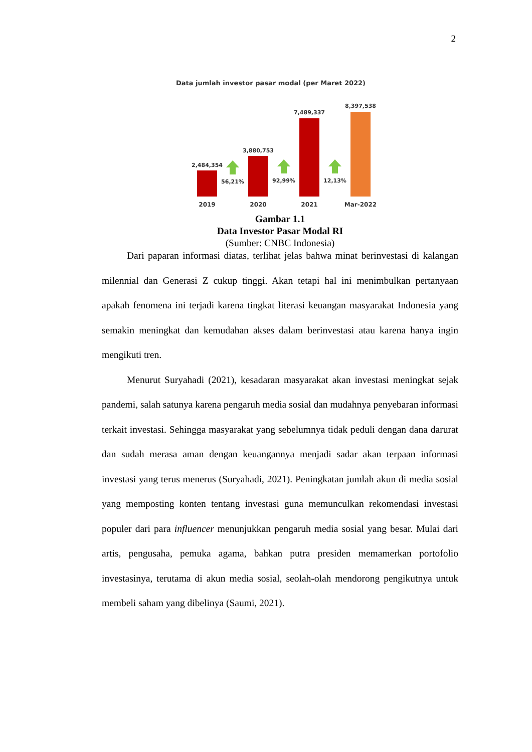2
Data jumlah investor pasar modal (per Maret 2022)
2,484,354
3,880,753
7,489,337
8,397,538
56,21%
92,99%
12,13%
2019
2020
2021
Mar-2022
Gambar 1.1
Data Investor Pasar Modal RI
(Sumber: CNBC Indonesia)
Dari paparan informasi diatas, terlihat jelas bahwa minat berinvestasi di kalangan milennial dan Generasi Z cukup tinggi. Akan tetapi hal ini menimbulkan pertanyaan apakah fenomena ini terjadi karena tingkat literasi keuangan masyarakat Indonesia yang semakin meningkat dan kemudahan akses dalam berinvestasi atau karena hanya ingin mengikuti tren.
Menurut Suryahadi (2021), kesadaran masyarakat akan investasi meningkat sejak pandemi, salah satunya karena pengaruh media sosial dan mudahnya penyebaran informasi terkait investasi. Sehingga masyarakat yang sebelumnya tidak peduli dengan dana darurat dan sudah merasa aman dengan keuangannya menjadi sadar akan terpaan informasi investasi yang terus menerus (Suryahadi, 2021). Peningkatan jumlah akun di media sosial yang memposting konten tentang investasi guna memunculkan rekomendasi investasi populer dari para influencer menunjukkan pengaruh media sosial yang besar. Mulai dari artis, pengusaha, pemuka agama, bahkan putra presiden memamerkan portofolio investasinya, terutama di akun media sosial, seolah-olah mendorong pengikutnya untuk membeli saham yang dibelinya (Saumi, 2021).